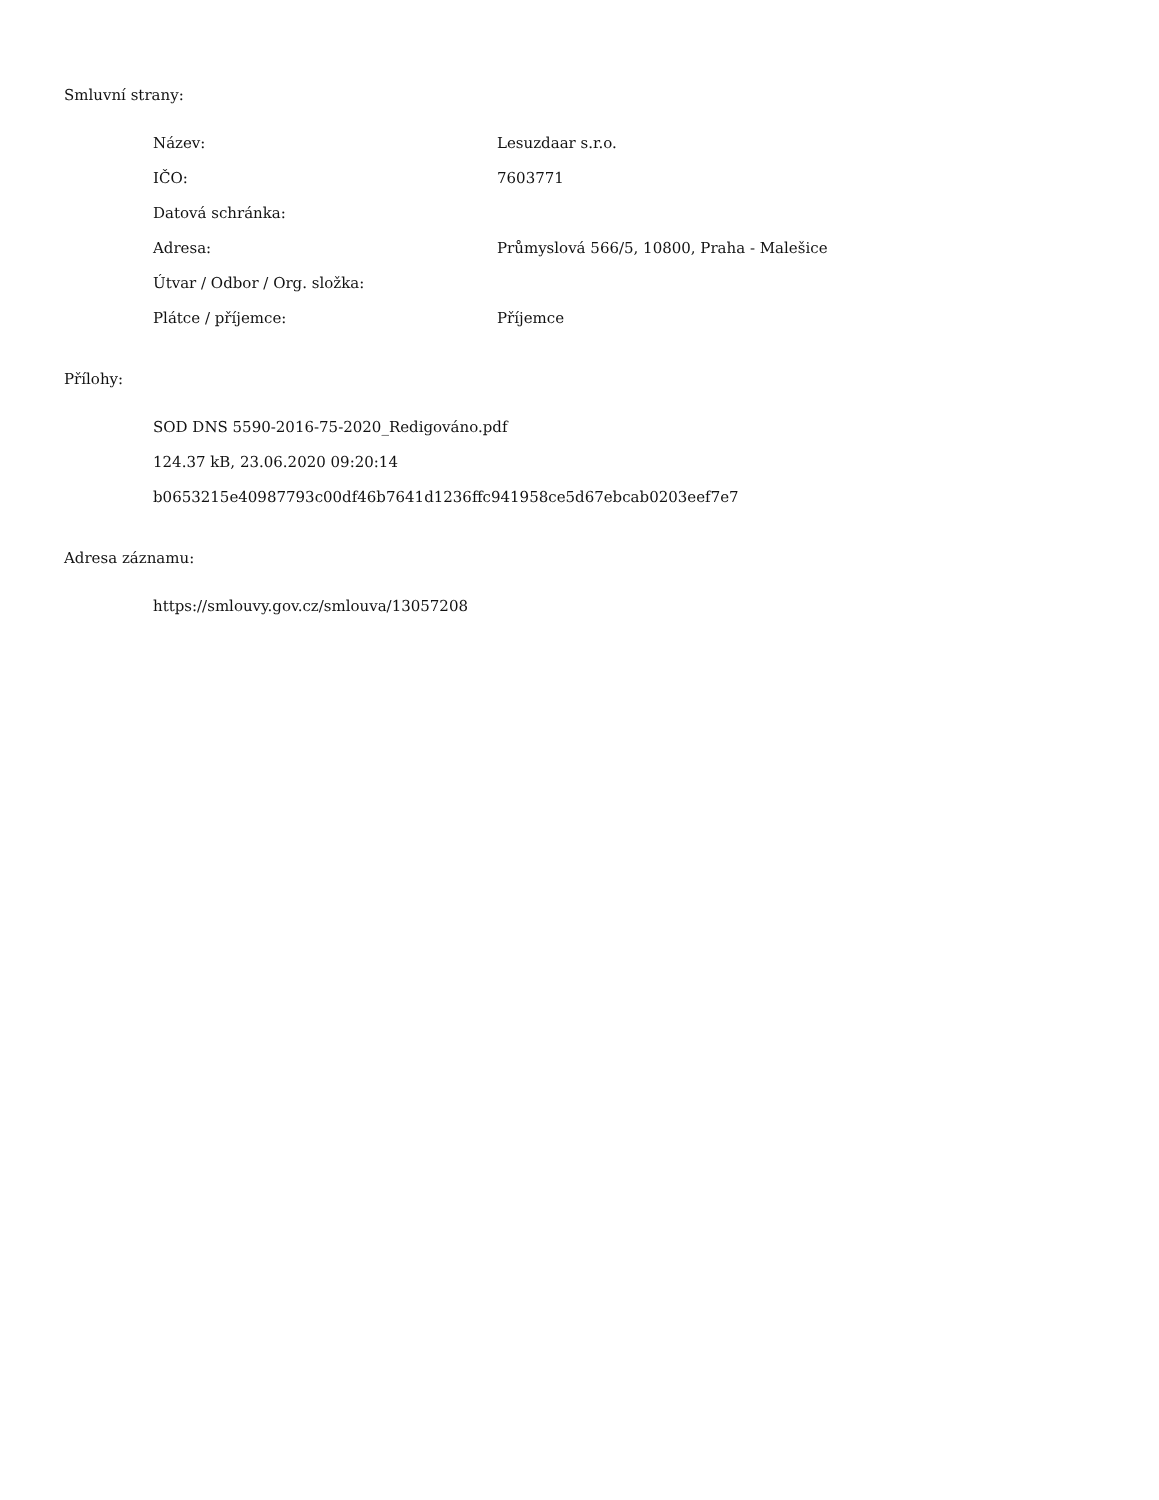Smluvní strany:
| Název: | Lesuzdaar s.r.o. |
| IČO: | 7603771 |
| Datová schránka: | |
| Adresa: | Průmyslová 566/5, 10800, Praha - Malešice |
| Útvar / Odbor / Org. složka: | |
| Plátce / příjemce: | Příjemce |
Přílohy:
SOD DNS 5590-2016-75-2020_Redigováno.pdf
124.37 kB, 23.06.2020 09:20:14
b0653215e40987793c00df46b7641d1236ffc941958ce5d67ebcab0203eef7e7
Adresa záznamu:
https://smlouvy.gov.cz/smlouva/13057208